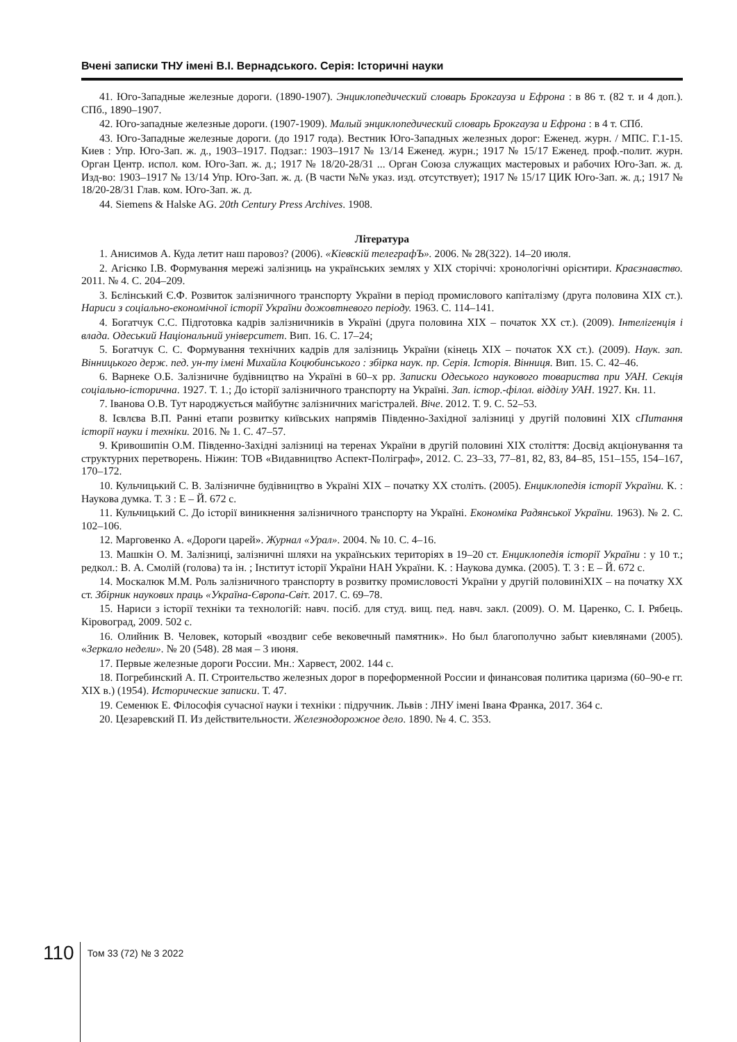Вчені записки ТНУ імені В.І. Вернадського. Серія: Історичні науки
41. Юго-Западные железные дороги. (1890-1907). Энциклопедический словарь Брокгауза и Ефрона : в 86 т. (82 т. и 4 доп.). СПб., 1890–1907.
42. Юго-западные железные дороги. (1907-1909). Малый энциклопедический словарь Брокгауза и Ефрона : в 4 т. СПб.
43. Юго-Западные железные дороги. (до 1917 года). Вестник Юго-Западных железных дорог: Еженед. журн. / МПС. Г.1-15. Киев : Упр. Юго-Зап. ж. д., 1903–1917. Подзаг.: 1903–1917 № 13/14 Еженед. журн.; 1917 № 15/17 Еженед. проф.-полит. журн. Орган Центр. испол. ком. Юго-Зап. ж. д.; 1917 № 18/20-28/31 ... Орган Союза служащих мастеровых и рабочих Юго-Зап. ж. д. Изд-во: 1903–1917 № 13/14 Упр. Юго-Зап. ж. д. (В части №№ указ. изд. отсутствует); 1917 № 15/17 ЦИК Юго-Зап. ж. д.; 1917 № 18/20-28/31 Глав. ком. Юго-Зап. ж. д.
44. Siemens & Halske AG. 20th Century Press Archives. 1908.
Література
1. Анисимов А. Куда летит наш паровоз? (2006). «Кіевскій телеграфЪ». 2006. № 28(322). 14–20 июля.
2. Агієнко І.В. Формування мережі залізниць на українських землях у XIX сторіччі: хронологічні орієнтири. Краєзнавство. 2011. № 4. С. 204–209.
3. Бєлінський Є.Ф. Розвиток залізничного транспорту України в період промислового капіталізму (друга половина XIX ст.). Нариси з соціально-економічної історії України дожовтневого періоду. 1963. С. 114–141.
4. Богатчук С.С. Підготовка кадрів залізничників в Україні (друга половина XIX – початок XX ст.). (2009). Інтелігенція і влада. Одеський Національний університет. Вип. 16. С. 17–24;
5. Богатчук С. С. Формування технічних кадрів для залізниць України (кінець XIX – початок XX ст.). (2009). Наук. зап. Вінницького держ. пед. ун-ту імені Михайла Коцюбинського : збірка наук. пр. Серія. Історія. Вінниця. Вип. 15. С. 42–46.
6. Варнеке О.Б. Залізничне будівництво на Україні в 60–х рр. Записки Одеського наукового товариства при УАН. Секція соціально-історична. 1927. Т. 1.; До історії залізничного транспорту на Україні. Зап. істор.-філол. відділу УАН. 1927. Кн. 11.
7. Іванова О.В. Тут народжується майбутнє залізничних магістралей. Віче. 2012. Т. 9. С. 52–53.
8. Ієвлєва В.П. Ранні етапи розвитку київських напрямів Південно-Західної залізниці у другій половині ХІХ сПитання історії науки і техніки. 2016. № 1. С. 47–57.
9. Кривошипін О.М. Південно-Західні залізниці на теренах України в другій половині XIX століття: Досвід акціонування та структурних перетворень. Ніжин: ТОВ «Видавництво Аспект-Поліграф», 2012. С. 23–33, 77–81, 82, 83, 84–85, 151–155, 154–167, 170–172.
10. Кульчицький С. В. Залізничне будівництво в Україні XIX – початку XX століть. (2005). Енциклопедія історії України. К. : Наукова думка. Т. 3 : Е – Й. 672 с.
11. Кульчицький С. До історії виникнення залізничного транспорту на Україні. Економіка Радянської України. 1963). № 2. С. 102–106.
12. Марговенко А. «Дороги царей». Журнал «Урал». 2004. № 10. С. 4–16.
13. Машкін О. М. Залізниці, залізничні шляхи на українських територіях в 19–20 ст. Енциклопедія історії України : у 10 т.; редкол.: В. А. Смолій (голова) та ін. ; Інститут історії України НАН України. К. : Наукова думка. (2005). Т. 3 : Е – Й. 672 с.
14. Москалюк М.М. Роль залізничного транспорту в розвитку промисловості України у другій половиніXIX – на початку XX ст. Збірник наукових праць «Україна-Європа-Світ. 2017. С. 69–78.
15. Нариси з історії техніки та технологій: навч. посіб. для студ. вищ. пед. навч. закл. (2009). О. М. Царенко, С. І. Рябець. Кіровоград, 2009. 502 с.
16. Олийник В. Человек, который «воздвиг себе вековечный памятник». Но был благополучно забыт киевлянами (2005). «Зеркало недели». № 20 (548). 28 мая – 3 июня.
17. Первые железные дороги России. Мн.: Харвест, 2002. 144 с.
18. Погребинский А. П. Строительство железных дорог в пореформенной России и финансовая политика царизма (60–90-е гг. XIX в.) (1954). Исторические записки. Т. 47.
19. Семенюк Е. Філософія сучасної науки і техніки : підручник. Львів : ЛНУ імені Івана Франка, 2017. 364 с.
20. Цезаревский П. Из действительности. Железнодорожное дело. 1890. № 4. С. 353.
110
Том 33 (72) № 3 2022